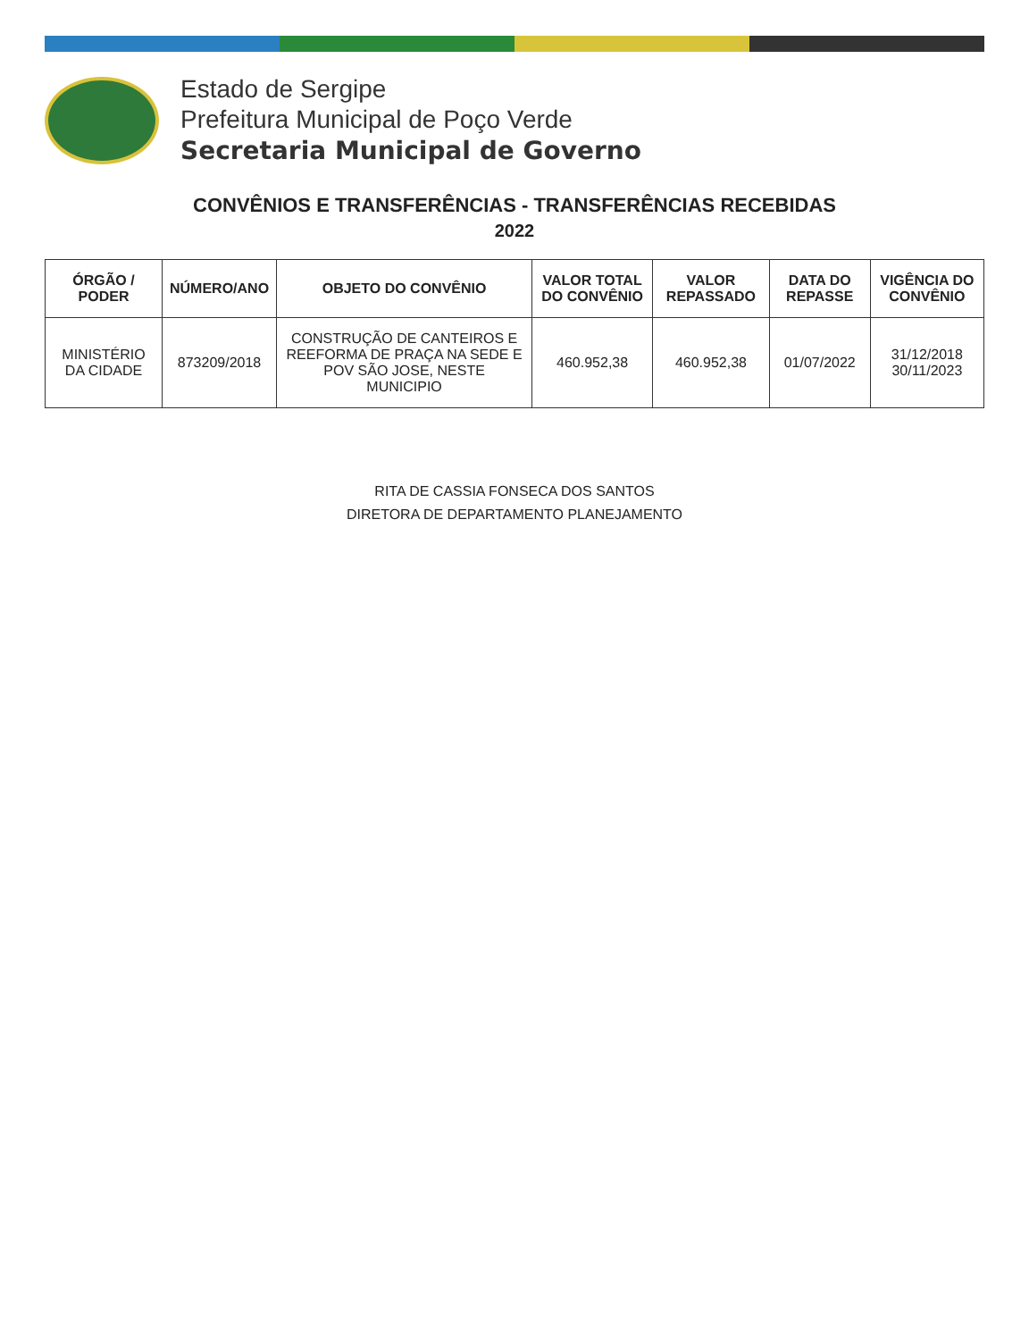Estado de Sergipe
Prefeitura Municipal de Poço Verde
Secretaria Municipal de Governo
CONVÊNIOS E TRANSFERÊNCIAS - TRANSFERÊNCIAS RECEBIDAS
2022
| ÓRGÃO / PODER | NÚMERO/ANO | OBJETO DO CONVÊNIO | VALOR TOTAL DO CONVÊNIO | VALOR REPASSADO | DATA DO REPASSE | VIGÊNCIA DO CONVÊNIO |
| --- | --- | --- | --- | --- | --- | --- |
| MINISTÉRIO DA CIDADE | 873209/2018 | CONSTRUÇÃO DE CANTEIROS E REEFORMA DE PRAÇA NA SEDE E POV SÃO JOSE, NESTE MUNICIPIO | 460.952,38 | 460.952,38 | 01/07/2022 | 31/12/2018 30/11/2023 |
RITA DE CASSIA FONSECA DOS SANTOS
DIRETORA DE DEPARTAMENTO PLANEJAMENTO